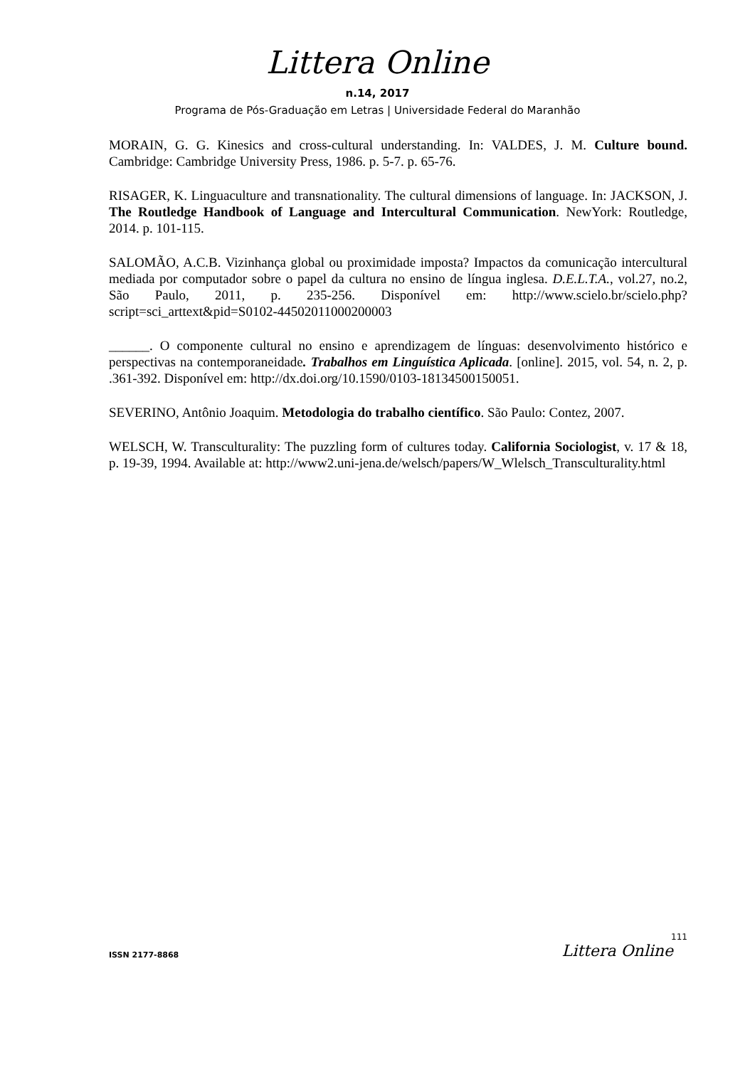Littera Online
n.14, 2017
Programa de Pós-Graduação em Letras | Universidade Federal do Maranhão
MORAIN, G. G. Kinesics and cross-cultural understanding. In: VALDES, J. M. Culture bound. Cambridge: Cambridge University Press, 1986. p. 5-7. p. 65-76.
RISAGER, K. Linguaculture and transnationality. The cultural dimensions of language. In: JACKSON, J. The Routledge Handbook of Language and Intercultural Communication. NewYork: Routledge, 2014. p. 101-115.
SALOMÃO, A.C.B. Vizinhança global ou proximidade imposta? Impactos da comunicação intercultural mediada por computador sobre o papel da cultura no ensino de língua inglesa. D.E.L.T.A., vol.27, no.2, São Paulo, 2011, p. 235-256. Disponível em: http://www.scielo.br/scielo.php?script=sci_arttext&pid=S0102-44502011000200003
______. O componente cultural no ensino e aprendizagem de línguas: desenvolvimento histórico e perspectivas na contemporaneidade. Trabalhos em Linguística Aplicada. [online]. 2015, vol. 54, n. 2, p. .361-392. Disponível em: http://dx.doi.org/10.1590/0103-18134500150051.
SEVERINO, Antônio Joaquim. Metodologia do trabalho científico. São Paulo: Contez, 2007.
WELSCH, W. Transculturality: The puzzling form of cultures today. California Sociologist, v. 17 & 18, p. 19-39, 1994. Available at: http://www2.uni-jena.de/welsch/papers/W_Wlelsch_Transculturality.html
111
ISSN 2177-8868 Littera Online